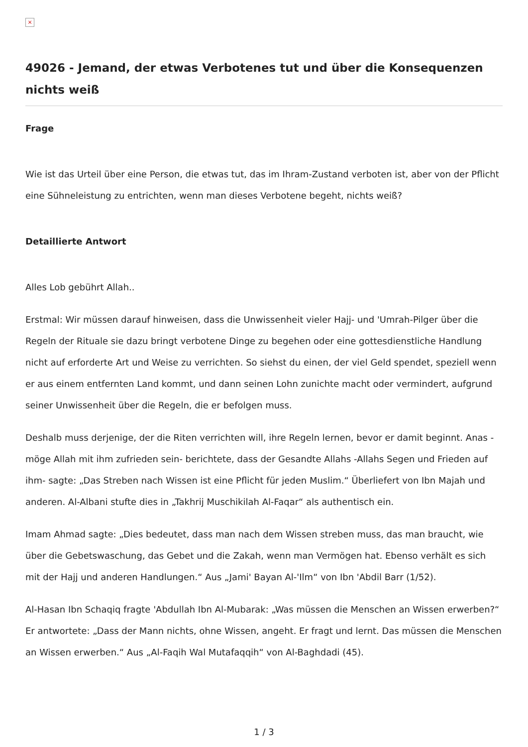×
49026 - Jemand, der etwas Verbotenes tut und über die Konsequenzen nichts weiß
Frage
Wie ist das Urteil über eine Person, die etwas tut, das im Ihram-Zustand verboten ist, aber von der Pflicht eine Sühneleistung zu entrichten, wenn man dieses Verbotene begeht, nichts weiß?
Detaillierte Antwort
Alles Lob gebührt Allah..
Erstmal: Wir müssen darauf hinweisen, dass die Unwissenheit vieler Hajj- und 'Umrah-Pilger über die Regeln der Rituale sie dazu bringt verbotene Dinge zu begehen oder eine gottesdienstliche Handlung nicht auf erforderte Art und Weise zu verrichten. So siehst du einen, der viel Geld spendet, speziell wenn er aus einem entfernten Land kommt, und dann seinen Lohn zunichte macht oder vermindert, aufgrund seiner Unwissenheit über die Regeln, die er befolgen muss.
Deshalb muss derjenige, der die Riten verrichten will, ihre Regeln lernen, bevor er damit beginnt. Anas -möge Allah mit ihm zufrieden sein- berichtete, dass der Gesandte Allahs -Allahs Segen und Frieden auf ihm- sagte: „Das Streben nach Wissen ist eine Pflicht für jeden Muslim.“ Überliefert von Ibn Majah und anderen. Al-Albani stufte dies in „Takhrij Muschikilah Al-Faqar“ als authentisch ein.
Imam Ahmad sagte: „Dies bedeutet, dass man nach dem Wissen streben muss, das man braucht, wie über die Gebetswaschung, das Gebet und die Zakah, wenn man Vermögen hat. Ebenso verhält es sich mit der Hajj und anderen Handlungen.“ Aus „Jami' Bayan Al-'Ilm“ von Ibn 'Abdil Barr (1/52).
Al-Hasan Ibn Schaqiq fragte 'Abdullah Ibn Al-Mubarak: „Was müssen die Menschen an Wissen erwerben?“ Er antwortete: „Dass der Mann nichts, ohne Wissen, angeht. Er fragt und lernt. Das müssen die Menschen an Wissen erwerben.“ Aus „Al-Faqih Wal Mutafaqqih“ von Al-Baghdadi (45).
1 / 3